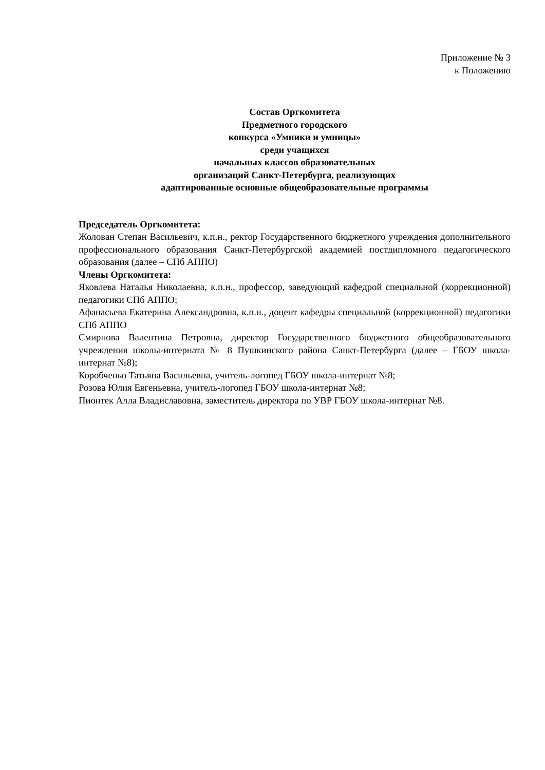Приложение № 3
к Положению
Состав Оргкомитета
Предметного городского
конкурса «Умники и умницы»
среди учащихся
начальных классов образовательных
организаций Санкт-Петербурга, реализующих
адаптированные основные общеобразовательные программы
Председатель Оргкомитета:
Жолован Степан Васильевич, к.п.н., ректор Государственного бюджетного учреждения дополнительного профессионального образования Санкт-Петербургской академией постдипломного педагогического образования (далее – СПб АППО)
Члены Оргкомитета:
Яковлева Наталья Николаевна, к.п.н., профессор, заведующий кафедрой специальной (коррекционной) педагогики СПб АППО;
Афанасьева Екатерина Александровна, к.п.н., доцент кафедры специальной (коррекционной) педагогики СПб АППО
Смирнова Валентина Петровна, директор Государственного бюджетного общеобразовательного учреждения школы-интерната № 8 Пушкинского района Санкт-Петербурга (далее – ГБОУ школа-интернат №8);
Коробченко Татьяна Васильевна, учитель-логопед ГБОУ школа-интернат №8;
Розова Юлия Евгеньевна, учитель-логопед ГБОУ школа-интернат №8;
Пионтек Алла Владиславовна, заместитель директора по УВР ГБОУ школа-интернат №8.